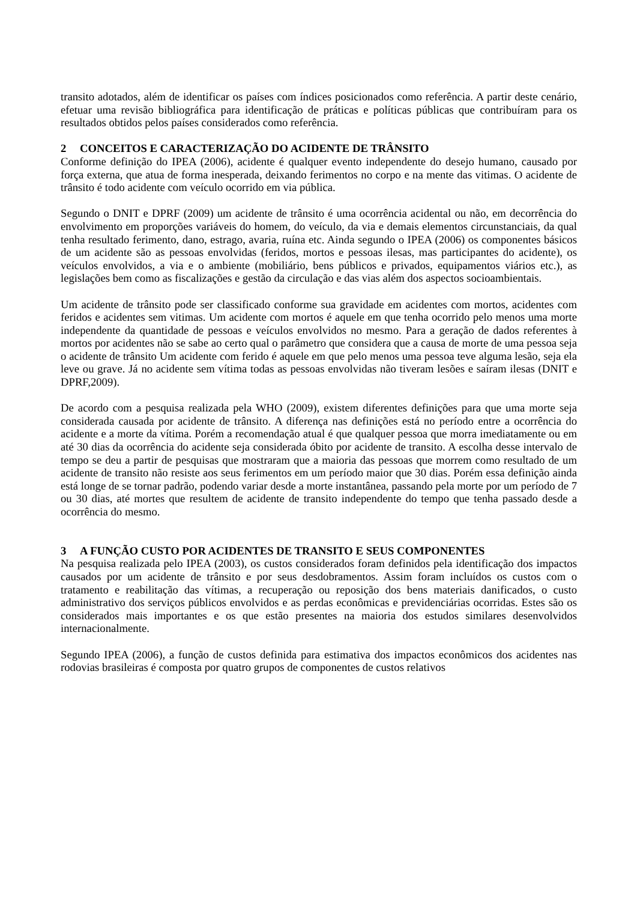transito adotados, além de identificar os países com índices posicionados como referência. A partir deste cenário, efetuar uma revisão bibliográfica para identificação de práticas e políticas públicas que contribuíram para os resultados obtidos pelos países considerados como referência.
2 CONCEITOS E CARACTERIZAÇÃO DO ACIDENTE DE TRÂNSITO
Conforme definição do IPEA (2006), acidente é qualquer evento independente do desejo humano, causado por força externa, que atua de forma inesperada, deixando ferimentos no corpo e na mente das vitimas. O acidente de trânsito é todo acidente com veículo ocorrido em via pública.
Segundo o DNIT e DPRF (2009) um acidente de trânsito é uma ocorrência acidental ou não, em decorrência do envolvimento em proporções variáveis do homem, do veículo, da via e demais elementos circunstanciais, da qual tenha resultado ferimento, dano, estrago, avaria, ruína etc. Ainda segundo o IPEA (2006) os componentes básicos de um acidente são as pessoas envolvidas (feridos, mortos e pessoas ilesas, mas participantes do acidente), os veículos envolvidos, a via e o ambiente (mobiliário, bens públicos e privados, equipamentos viários etc.), as legislações bem como as fiscalizações e gestão da circulação e das vias além dos aspectos socioambientais.
Um acidente de trânsito pode ser classificado conforme sua gravidade em acidentes com mortos, acidentes com feridos e acidentes sem vitimas. Um acidente com mortos é aquele em que tenha ocorrido pelo menos uma morte independente da quantidade de pessoas e veículos envolvidos no mesmo. Para a geração de dados referentes à mortos por acidentes não se sabe ao certo qual o parâmetro que considera que a causa de morte de uma pessoa seja o acidente de trânsito Um acidente com ferido é aquele em que pelo menos uma pessoa teve alguma lesão, seja ela leve ou grave. Já no acidente sem vítima todas as pessoas envolvidas não tiveram lesões e saíram ilesas (DNIT e DPRF,2009).
De acordo com a pesquisa realizada pela WHO (2009), existem diferentes definições para que uma morte seja considerada causada por acidente de trânsito. A diferença nas definições está no período entre a ocorrência do acidente e a morte da vítima. Porém a recomendação atual é que qualquer pessoa que morra imediatamente ou em até 30 dias da ocorrência do acidente seja considerada óbito por acidente de transito. A escolha desse intervalo de tempo se deu a partir de pesquisas que mostraram que a maioria das pessoas que morrem como resultado de um acidente de transito não resiste aos seus ferimentos em um período maior que 30 dias. Porém essa definição ainda está longe de se tornar padrão, podendo variar desde a morte instantânea, passando pela morte por um período de 7 ou 30 dias, até mortes que resultem de acidente de transito independente do tempo que tenha passado desde a ocorrência do mesmo.
3 A FUNÇÃO CUSTO POR ACIDENTES DE TRANSITO E SEUS COMPONENTES
Na pesquisa realizada pelo IPEA (2003), os custos considerados foram definidos pela identificação dos impactos causados por um acidente de trânsito e por seus desdobramentos. Assim foram incluídos os custos com o tratamento e reabilitação das vítimas, a recuperação ou reposição dos bens materiais danificados, o custo administrativo dos serviços públicos envolvidos e as perdas econômicas e previdenciárias ocorridas. Estes são os considerados mais importantes e os que estão presentes na maioria dos estudos similares desenvolvidos internacionalmente.
Segundo IPEA (2006), a função de custos definida para estimativa dos impactos econômicos dos acidentes nas rodovias brasileiras é composta por quatro grupos de componentes de custos relativos